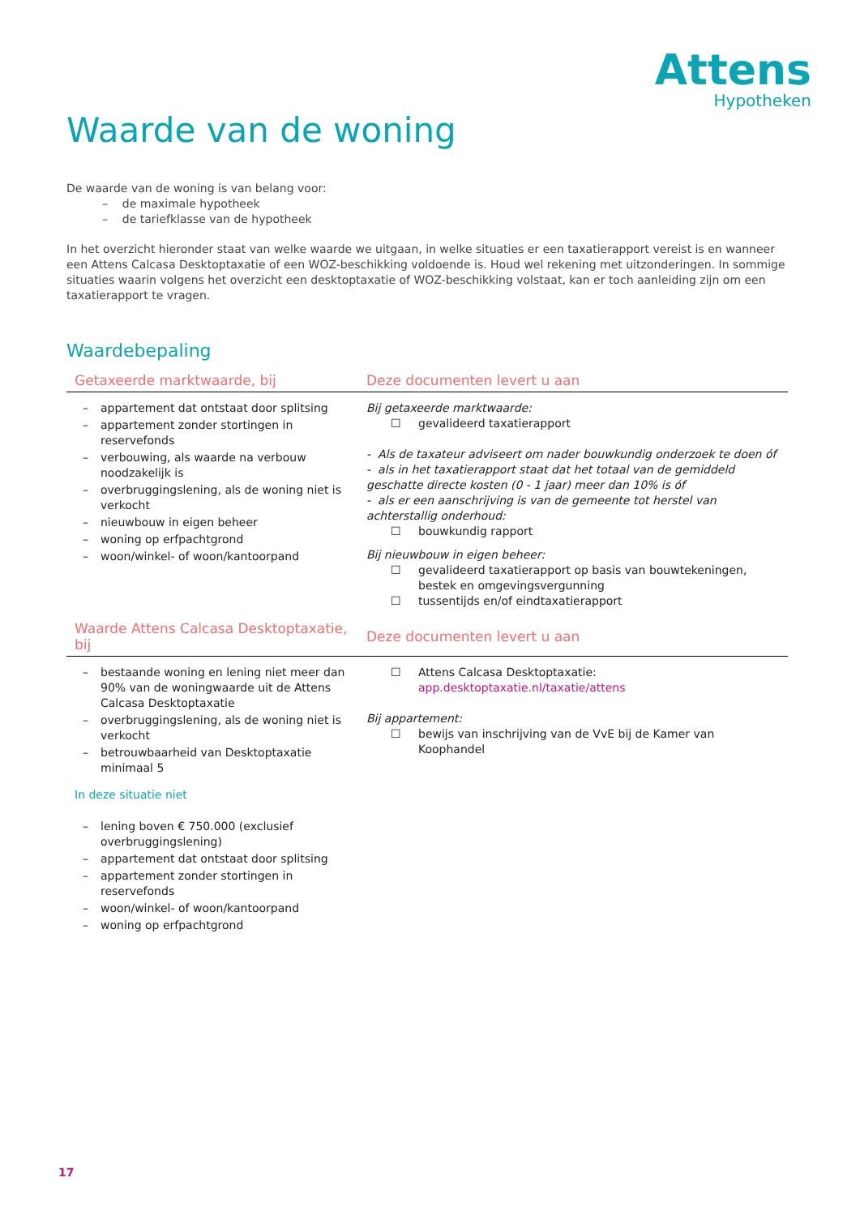Attens
Hypotheken
Waarde van de woning
De waarde van de woning is van belang voor:
– de maximale hypotheek
– de tariefklasse van de hypotheek
In het overzicht hieronder staat van welke waarde we uitgaan, in welke situaties er een taxatierapport vereist is en wanneer een Attens Calcasa Desktoptaxatie of een WOZ-beschikking voldoende is. Houd wel rekening met uitzonderingen. In sommige situaties waarin volgens het overzicht een desktoptaxatie of WOZ-beschikking volstaat, kan er toch aanleiding zijn om een taxatierapport te vragen.
Waardebepaling
| Getaxeerde marktwaarde, bij | Deze documenten levert u aan |
| --- | --- |
| – appartement dat ontstaat door splitsing – appartement zonder stortingen in reservefonds – verbouwing, als waarde na verbouw noodzakelijk is – overbruggingslening, als de woning niet is verkocht – nieuwbouw in eigen beheer – woning op erfpachtgrond – woon/winkel- of woon/kantoorpand | Bij getaxeerde marktwaarde: ☐ gevalideerd taxatierapport - Als de taxateur adviseert om nader bouwkundig onderzoek te doen óf - als in het taxatierapport staat dat het totaal van de gemiddeld geschatte directe kosten (0 - 1 jaar) meer dan 10% is óf - als er een aanschrijving is van de gemeente tot herstel van achterstallig onderhoud: ☐ bouwkundig rapport Bij nieuwbouw in eigen beheer: ☐ gevalideerd taxatierapport op basis van bouwtekeningen, bestek en omgevingsvergunning ☐ tussentijds en/of eindtaxatierapport |
| Waarde Attens Calcasa Desktoptaxatie, bij | Deze documenten levert u aan |
| – bestaande woning en lening niet meer dan 90% van de woningwaarde uit de Attens Calcasa Desktoptaxatie – overbruggingslening, als de woning niet is verkocht – betrouwbaarheid van Desktoptaxatie minimaal 5 In deze situatie niet – lening boven € 750.000 (exclusief overbruggingslening) – appartement dat ontstaat door splitsing – appartement zonder stortingen in reservefonds – woon/winkel- of woon/kantoorpand – woning op erfpachtgrond | ☐ Attens Calcasa Desktoptaxatie: app.desktoptaxatie.nl/taxatie/attens Bij appartement: ☐ bewijs van inschrijving van de VvE bij de Kamer van Koophandel |
17